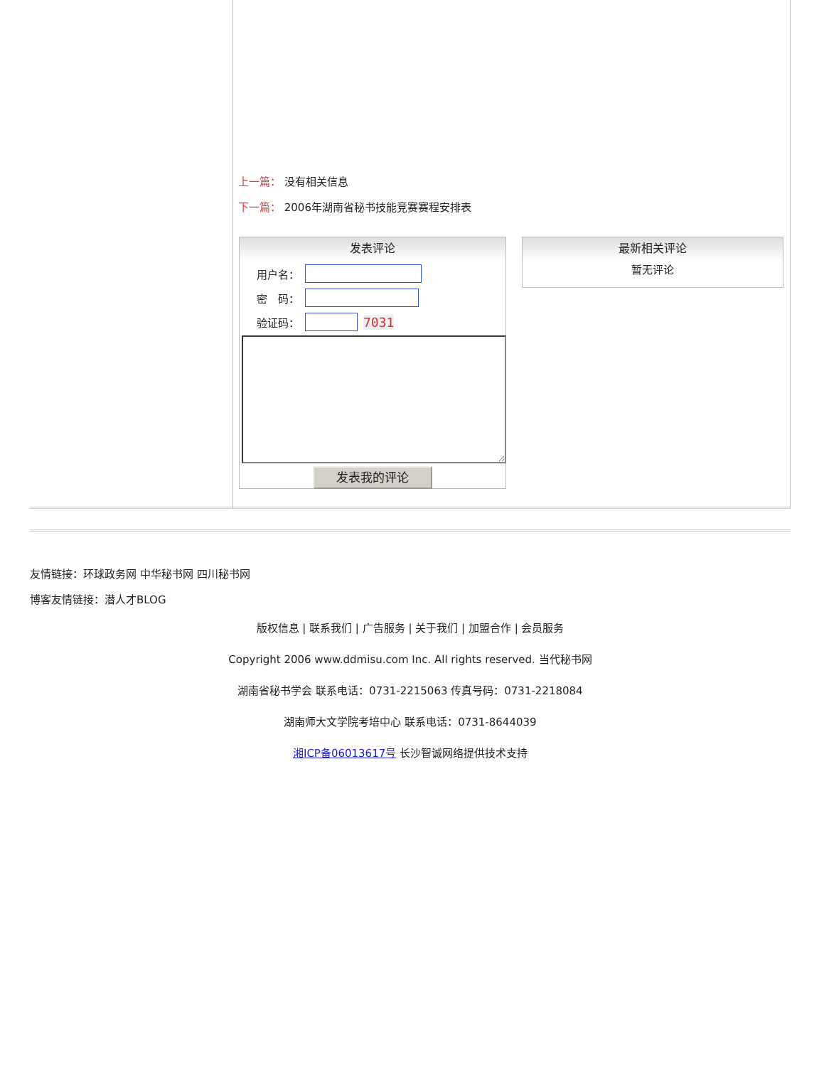上一篇： 没有相关信息
下一篇： 2006年湖南省秘书技能竞赛赛程安排表
发表评论
用户名：
密　码：
验证码： 7031
发表我的评论
最新相关评论
暂无评论
友情链接：环球政务网 中华秘书网 四川秘书网
博客友情链接：潜人才BLOG
版权信息 | 联系我们 | 广告服务 | 关于我们 | 加盟合作 | 会员服务
Copyright 2006 www.ddmisu.com Inc. All rights reserved. 当代秘书网
湖南省秘书学会 联系电话：0731-2215063 传真号码：0731-2218084
湖南师大文学院考培中心 联系电话：0731-8644039
湘ICP备06013617号 长沙智诚网络提供技术支持